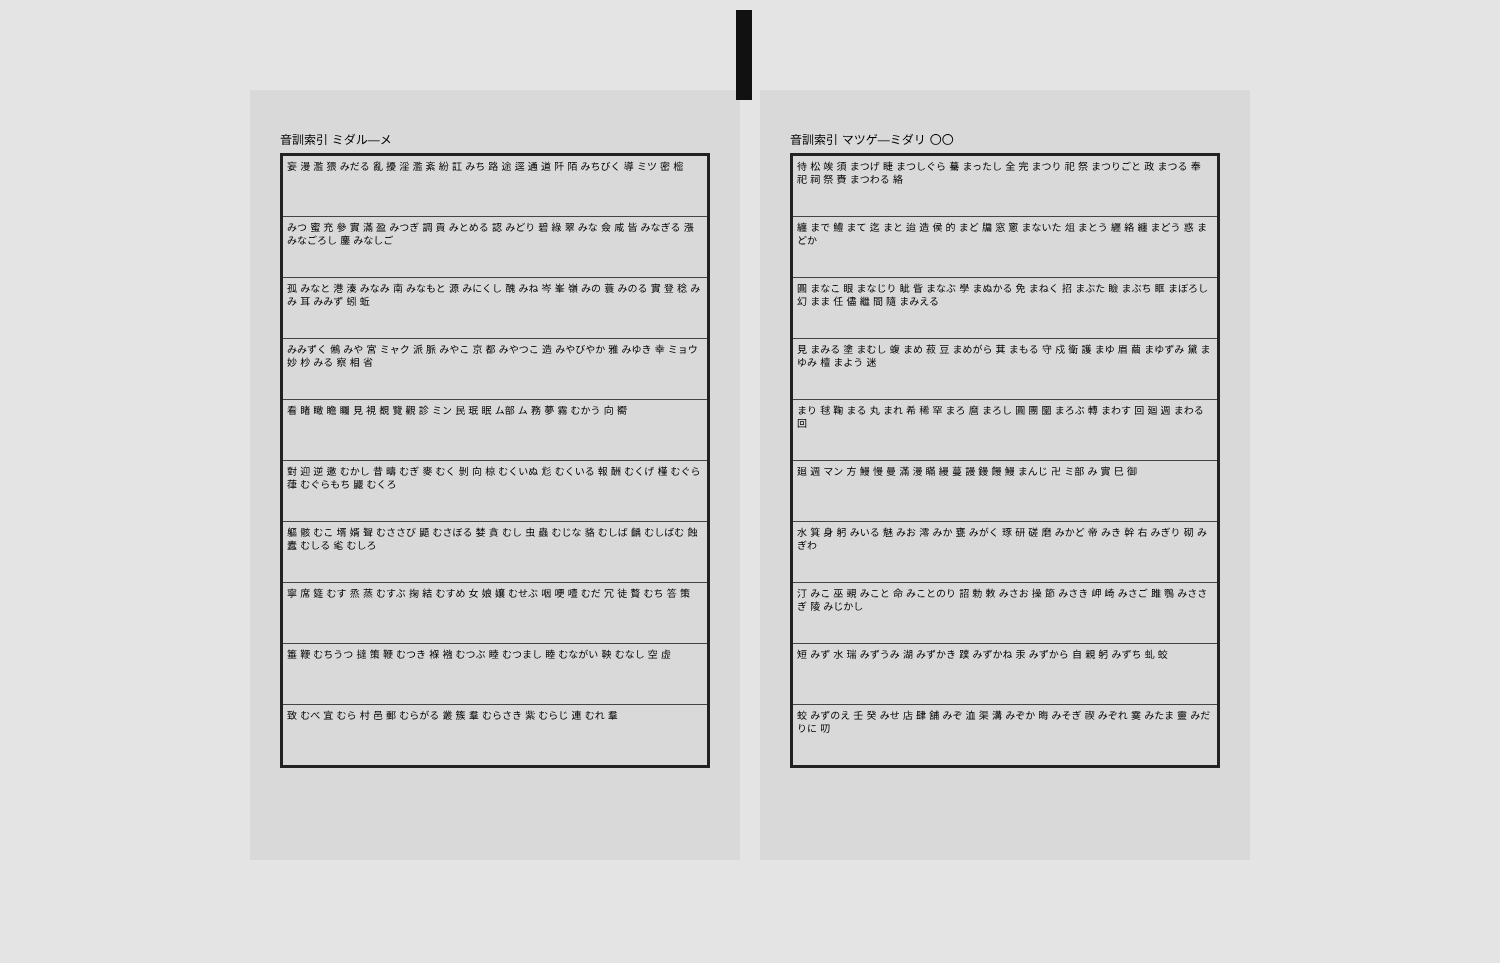音訓索引 ミダル―メ
| 妄 漫 濫 猥 みだる 亂 擾 淫 濫 紊 紛 訌 みち 路 途 逕 通 道 阡 陌 みちびく 導 ミツ 密 樒 |
| みつ 蜜 充 參 實 滿 盈 みつぎ 調 貢 みとめる 認 みどり 碧 綠 翠 みな 僉 咸 皆 みなぎる 漲 みなごろし 鏖 みなしご |
| 孤 みなと 港 湊 みなみ 南 みなもと 源 みにくし 醜 みね 岑 峯 嶺 みの 蓑 みのる 實 登 稔 みみ 耳 みみず 蚓 蚯 |
| みみずく 鵂 みや 宮 ミャク 派 脈 みやこ 京 都 みやつこ 造 みやびやか 雅 みゆき 幸 ミョウ 妙 杪 みる 察 相 省 |
| 看 睹 瞰 瞻 矚 見 視 覩 覽 觀 診 ミン 民 珉 眠 ム部 ム 務 夢 霧 むかう 向 嚮 |
| 對 迎 逆 邀 むかし 昔 疇 むぎ 麥 むく 剝 向 椋 むくいぬ 尨 むくいる 報 酬 むくげ 槿 むぐら 葎 むぐらもち 鼹 むくろ |
| 軀 骸 むこ 壻 婿 聟 むささび 鼯 むさぼる 婪 貪 むし 虫 蟲 むじな 貉 むしば 齲 むしばむ 蝕 蠹 むしる 毟 むしろ |
| 寧 席 筵 むす 烝 蒸 むすぶ 掬 結 むすめ 女 娘 孃 むせぶ 咽 哽 噎 むだ 冗 徒 贅 むち 答 策 |
| 箠 鞭 むちうつ 撻 策 鞭 むつき 褓 襁 むつぶ 睦 むつまし 睦 むながい 鞅 むなし 空 虚 |
| 致 むべ 宜 むら 村 邑 郵 むらがる 叢 簇 羣 むらさき 紫 むらじ 連 むれ 羣 |
音訓索引 マツゲ―ミダリ 〇〇
| 待 松 竢 須 まつげ 睫 まつしぐら 驀 まったし 全 完 まつり 祀 祭 まつりごと 政 まつる 奉 祀 祠 祭 賚 まつわる 絡 |
| 纏 まで 鱧 まて 迄 まと 迨 造 侯 的 まど 牖 窓 窻 まないた 俎 まとう 纒 絡 纏 まどう 惑 まどか |
| 圓 まなこ 眼 まなじり 眦 眥 まなぶ 學 まぬかる 免 まねく 招 まぶた 瞼 まぶち 眶 まぼろし 幻 まま 任 儘 繼 間 隨 まみえる |
| 見 まみる 塗 まむし 蝮 まめ 菽 豆 まめがら 萁 まもる 守 戍 衛 護 まゆ 眉 繭 まゆずみ 黛 まゆみ 檀 まよう 迷 |
| まり 毬 鞠 まる 丸 まれ 希 稀 罕 まろ 麿 まろし 圓 團 圞 まろぶ 轉 まわす 回 廻 週 まわる 回 |
| 廻 週 マン 方 鰻 慢 曼 滿 漫 瞞 縵 蔓 謾 鏝 饅 鰻 まんじ 卍 ミ部 み 實 巳 御 |
| 水 箕 身 躬 みいる 魅 みお 澪 みか 甕 みがく 琢 研 磋 磨 みかど 帝 みき 幹 右 みぎり 砌 みぎわ |
| 汀 みこ 巫 覡 みこと 命 みことのり 詔 勅 敕 みさお 操 節 みさき 岬 崎 みさご 雎 鶚 みささぎ 陵 みじかし |
| 短 みず 水 瑞 みずうみ 湖 みずかき 蹼 みずかね 汞 みずから 自 親 躬 みずち 虬 蛟 |
| 蛟 みずのえ 壬 癸 みせ 店 肆 舖 みぞ 洫 渠 溝 みぞか 晦 みそぎ 禊 みぞれ 霙 みたま 靈 みだりに 叨 |